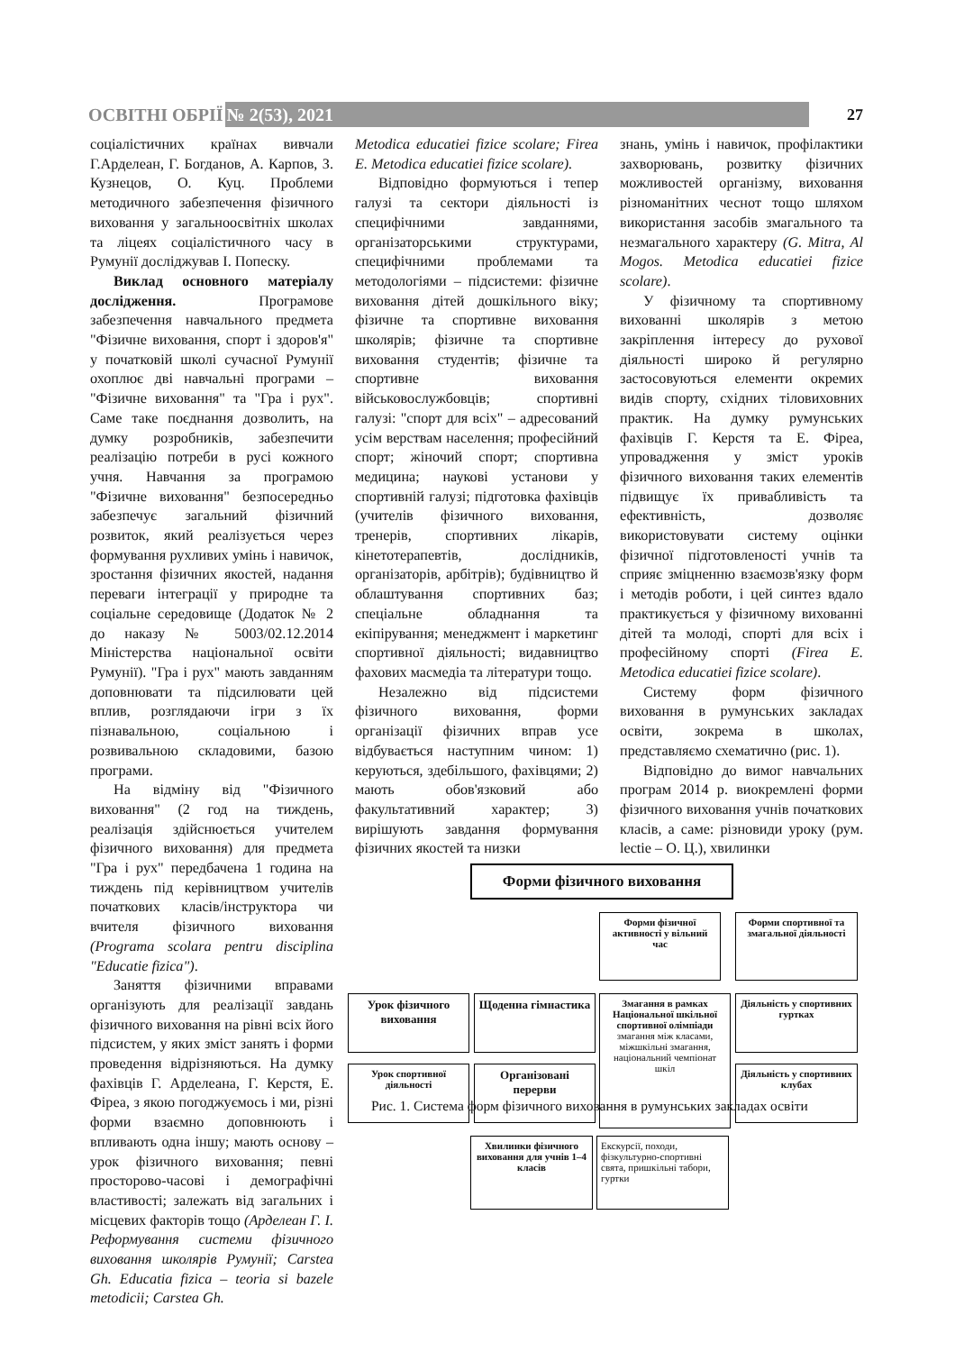ОСВІТНІ ОБРІЇ № 2(53), 2021 27
соціалістичних країнах вивчали Г.Арделеан, Г. Богданов, А. Карпов, З. Кузнецов, О. Куц. Проблеми методичного забезпечення фізичного виховання у загальноосвітніх школах та ліцеях соціалістичного часу в Румунії досліджував І. Попеску.
Виклад основного матеріалу дослідження. Програмове забезпечення навчального предмета "Фізичне виховання, спорт і здоров'я" у початковій школі сучасної Румунії охоплює дві навчальні програми – "Фізичне виховання" та "Гра і рух". Саме таке поєднання дозволить, на думку розробників, забезпечити реалізацію потреби в русі кожного учня. Навчання за програмою "Фізичне виховання" безпосередньо забезпечує загальний фізичний розвиток, який реалізується через формування рухливих умінь і навичок, зростання фізичних якостей, надання переваги інтеграції у природне та соціальне середовище (Додаток № 2 до наказу № 5003/02.12.2014 Міністерства національної освіти Румунії). "Гра і рух" мають завданням доповнювати та підсилювати цей вплив, розглядаючи ігри з їх пізнавальною, соціальною і розвивальною складовими, базою програми.
На відміну від "Фізичного виховання" (2 год на тиждень, реалізація здійснюється учителем фізичного виховання) для предмета "Гра і рух" передбачена 1 година на тиждень під керівництвом учителів початкових класів/інструктора чи вчителя фізичного виховання (Programa scolara pentru disciplina "Educatie fizica").
Заняття фізичними вправами організують для реалізації завдань фізичного виховання на рівні всіх його підсистем, у яких зміст занять і форми проведення відрізняються. На думку фахівців Г. Арделеана, Г. Керстя, Е. Фіреа, з якою погоджуємось і ми, різні форми взаємно доповнюють і впливають одна іншу; мають основу – урок фізичного виховання; певні просторово-часові і демографічні властивості; залежать від загальних і місцевих факторів тощо (Арделеан Г. І. Реформування системи фізичного виховання школярів Румунії; Carstea Gh. Educatia fizica – teoria si bazele metodicii; Carstea Gh.
Metodica educatiei fizice scolare; Firea E. Metodica educatiei fizice scolare).
Відповідно формуються і тепер галузі та сектори діяльності із специфічними завданнями, організаторськими структурами, специфічними проблемами та методологіями – підсистеми: фізичне виховання дітей дошкільного віку; фізичне та спортивне виховання школярів; фізичне та спортивне виховання студентів; фізичне та спортивне виховання військовослужбовців; спортивні галузі: "спорт для всіх" – адресований усім верствам населення; професійний спорт; жіночий спорт; спортивна медицина; наукові установи у спортивній галузі; підготовка фахівців (учителів фізичного виховання, тренерів, спортивних лікарів, кінетотерапевтів, дослідників, організаторів, арбітрів); будівництво й облаштування спортивних баз; спеціальне обладнання та екіпірування; менеджмент і маркетинг спортивної діяльності; видавництво фахових масмедіа та літератури тощо.
Незалежно від підсистеми фізичного виховання, форми організації фізичних вправ усе відбувається наступним чином: 1) керуються, здебільшого, фахівцями; 2) мають обов'язковий або факультативний характер; 3) вирішують завдання формування фізичних якостей та низки
знань, умінь і навичок, профілактики захворювань, розвитку фізичних можливостей організму, виховання різноманітних чеснот тощо шляхом використання засобів змагального та незмагального характеру (G. Mitra, Al Mogos. Metodica educatiei fizice scolare).
У фізичному та спортивному вихованні школярів з метою закріплення інтересу до рухової діяльності широко й регулярно застосовуються елементи окремих видів спорту, східних тіловиховних практик. На думку румунських фахівців Г. Керстя та Е. Фіреа, упровадження у зміст уроків фізичного виховання таких елементів підвищує їх привабливість та ефективність, дозволяє використовувати систему оцінки фізичної підготовленості учнів та сприяє зміцненню взаємозв'язку форм і методів роботи, і цей синтез вдало практикується у фізичному вихованні дітей та молоді, спорті для всіх і професійному спорті (Firea E. Metodica educatiei fizice scolare).
Систему форм фізичного виховання в румунських закладах освіти, зокрема в школах, представляємо схематично (рис. 1).
Відповідно до вимог навчальних програм 2014 р. виокремлені форми фізичного виховання учнів початкових класів, а саме: різновиди уроку (рум. lectie – О. Ц.), хвилинки
Форми фізичного виховання
Форми фізичної активності у вільний час
Форми спортивної та змагальної діяльності
Урок фізичного виховання
Щоденна гімнастика
Змагання в рамках Національної шкільної спортивної олімпіади
змагання між класами, міжшкільні змагання, національний чемпіонат шкіл
Діяльність у спортивних гуртках
Урок спортивної діяльності
Організовані перерви
Діяльність у спортивних клубах
Хвилинки фізичного виховання для учнів 1–4 класів
Екскурсії, походи, фізкультурно-спортивні свята, пришкільні табори, гуртки
Рис. 1. Система форм фізичного виховання в румунських закладах освіти